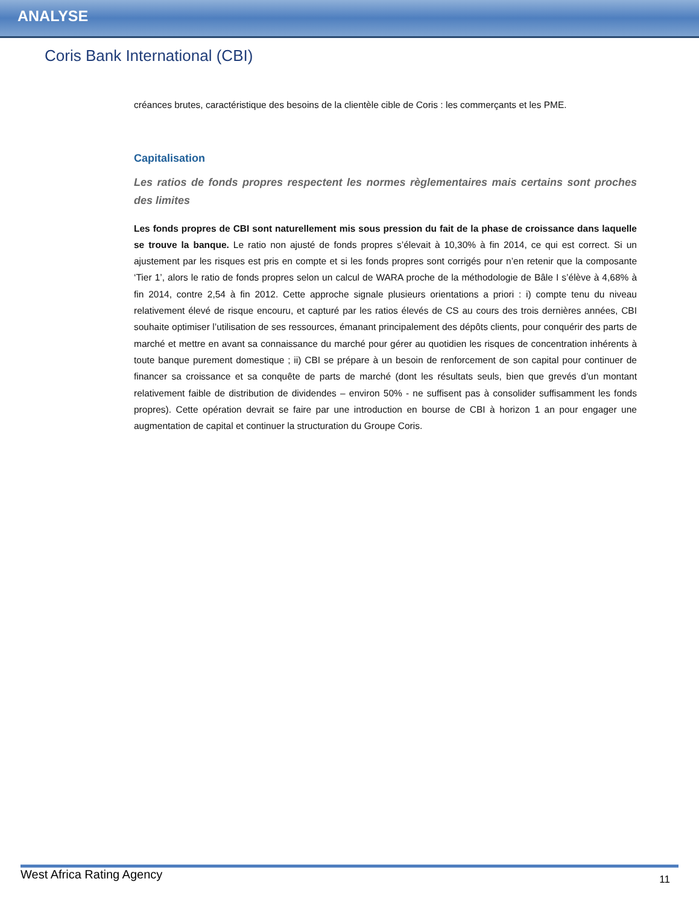ANALYSE
Coris Bank International (CBI)
créances brutes, caractéristique des besoins de la clientèle cible de Coris : les commerçants et les PME.
Capitalisation
Les ratios de fonds propres respectent les normes règlementaires mais certains sont proches des limites
Les fonds propres de CBI sont naturellement mis sous pression du fait de la phase de croissance dans laquelle se trouve la banque. Le ratio non ajusté de fonds propres s’élevait à 10,30% à fin 2014, ce qui est correct. Si un ajustement par les risques est pris en compte et si les fonds propres sont corrigés pour n’en retenir que la composante ‘Tier 1’, alors le ratio de fonds propres selon un calcul de WARA proche de la méthodologie de Bâle I s’élève à 4,68% à fin 2014, contre 2,54 à fin 2012. Cette approche signale plusieurs orientations a priori : i) compte tenu du niveau relativement élevé de risque encouru, et capturé par les ratios élevés de CS au cours des trois dernières années, CBI souhaite optimiser l’utilisation de ses ressources, émanant principalement des dépôts clients, pour conquérir des parts de marché et mettre en avant sa connaissance du marché pour gérer au quotidien les risques de concentration inhérents à toute banque purement domestique ; ii) CBI se prépare à un besoin de renforcement de son capital pour continuer de financer sa croissance et sa conquête de parts de marché (dont les résultats seuls, bien que grevés d’un montant relativement faible de distribution de dividendes – environ 50% - ne suffisent pas à consolider suffisamment les fonds propres). Cette opération devrait se faire par une introduction en bourse de CBI à horizon 1 an pour engager une augmentation de capital et continuer la structuration du Groupe Coris.
West Africa Rating Agency 11